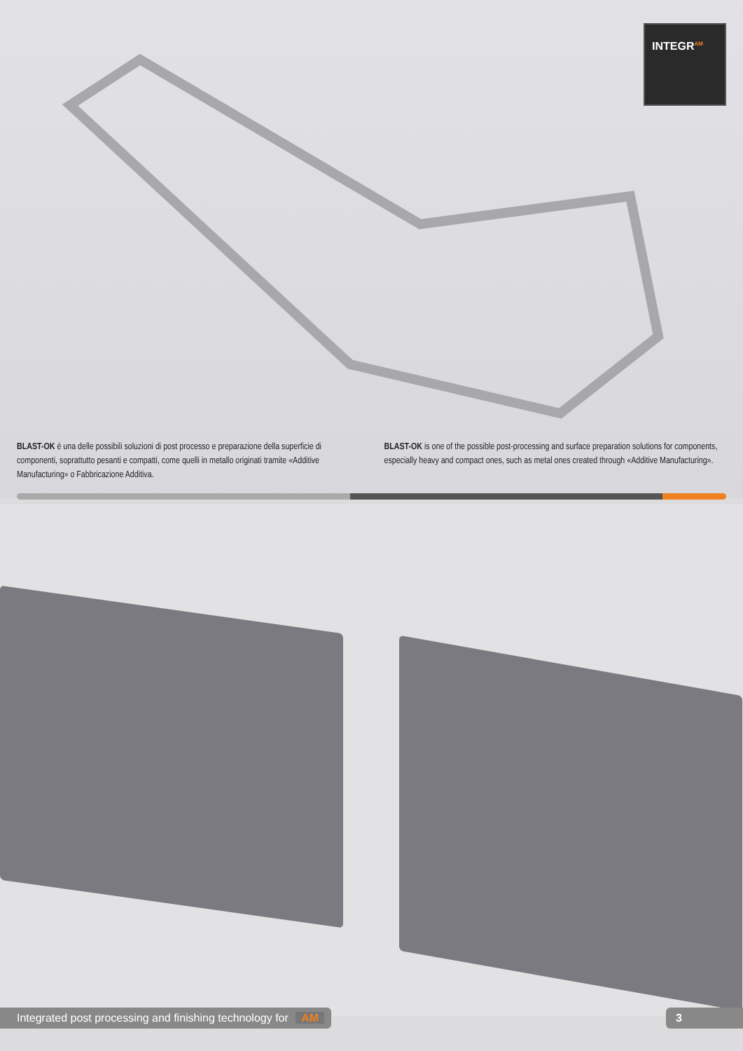INTEGR<sup>AM</sup>
BLAST-OK è una delle possibili soluzioni di post processo e preparazione della superficie di componenti, soprattutto pesanti e compatti, come quelli in metallo originati tramite «Additive Manufacturing» o Fabbricazione Additiva.
BLAST-OK is one of the possible post-processing and surface preparation solutions for components, especially heavy and compact ones, such as metal ones created through «Additive Manufacturing».
Integrated post processing and finishing technology for AM
3